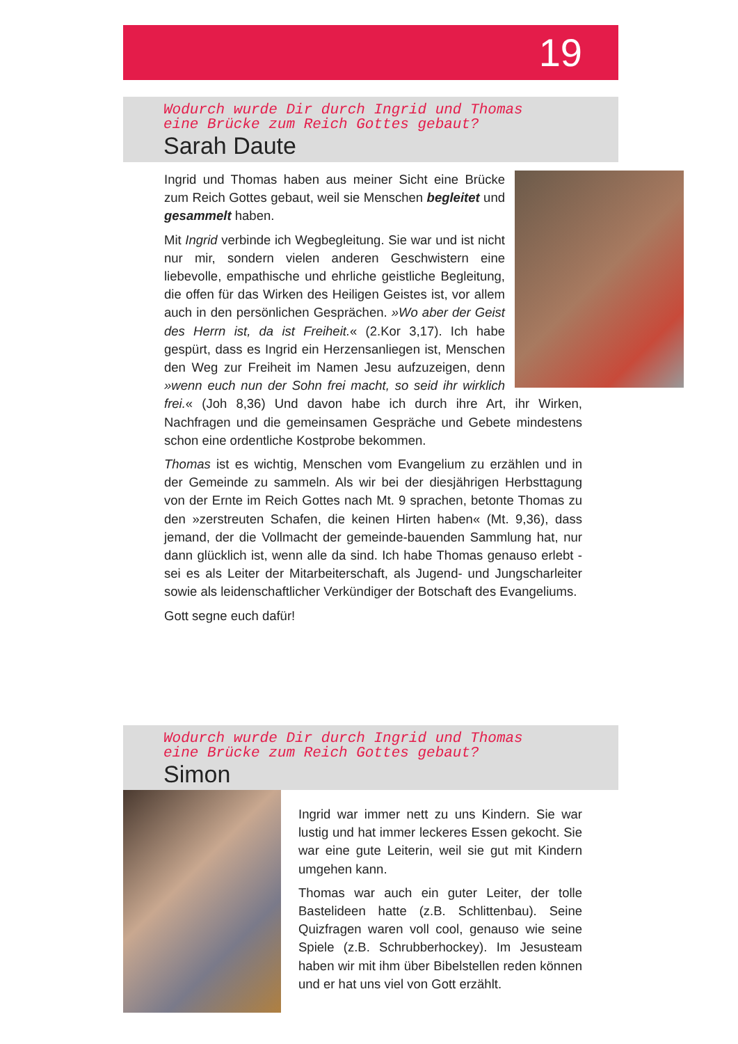19
Wodurch wurde Dir durch Ingrid und Thomas
eine Brücke zum Reich Gottes gebaut?
Sarah Daute
Ingrid und Thomas haben aus meiner Sicht eine Brücke zum Reich Gottes gebaut, weil sie Menschen begleitet und gesammelt haben.
Mit Ingrid verbinde ich Wegbegleitung. Sie war und ist nicht nur mir, sondern vielen anderen Geschwistern eine liebevolle, empathische und ehrliche geistliche Begleitung, die offen für das Wirken des Heiligen Geistes ist, vor allem auch in den persönlichen Gesprächen. »Wo aber der Geist des Herrn ist, da ist Freiheit.« (2.Kor 3,17). Ich habe gespürt, dass es Ingrid ein Herzensanliegen ist, Menschen den Weg zur Freiheit im Namen Jesu aufzuzeigen, denn »wenn euch nun der Sohn frei macht, so seid ihr wirklich frei.« (Joh 8,36) Und davon habe ich durch ihre Art, ihr Wirken, Nachfragen und die gemeinsamen Gespräche und Gebete mindestens schon eine ordentliche Kostprobe bekommen.
Thomas ist es wichtig, Menschen vom Evangelium zu erzählen und in der Gemeinde zu sammeln. Als wir bei der diesjährigen Herbsttagung von der Ernte im Reich Gottes nach Mt. 9 sprachen, betonte Thomas zu den »zerstreuten Schafen, die keinen Hirten haben« (Mt. 9,36), dass jemand, der die Vollmacht der gemeinde-bauenden Sammlung hat, nur dann glücklich ist, wenn alle da sind. Ich habe Thomas genauso erlebt - sei es als Leiter der Mitarbeiterschaft, als Jugend- und Jungscharleiter sowie als leidenschaftlicher Verkündiger der Botschaft des Evangeliums.
Gott segne euch dafür!
Wodurch wurde Dir durch Ingrid und Thomas
eine Brücke zum Reich Gottes gebaut?
Simon
Ingrid war immer nett zu uns Kindern. Sie war lustig und hat immer leckeres Essen gekocht. Sie war eine gute Leiterin, weil sie gut mit Kindern umgehen kann.
Thomas war auch ein guter Leiter, der tolle Bastelideen hatte (z.B. Schlittenbau). Seine Quizfragen waren voll cool, genauso wie seine Spiele (z.B. Schrubberhockey). Im Jesusteam haben wir mit ihm über Bibelstellen reden können und er hat uns viel von Gott erzählt.